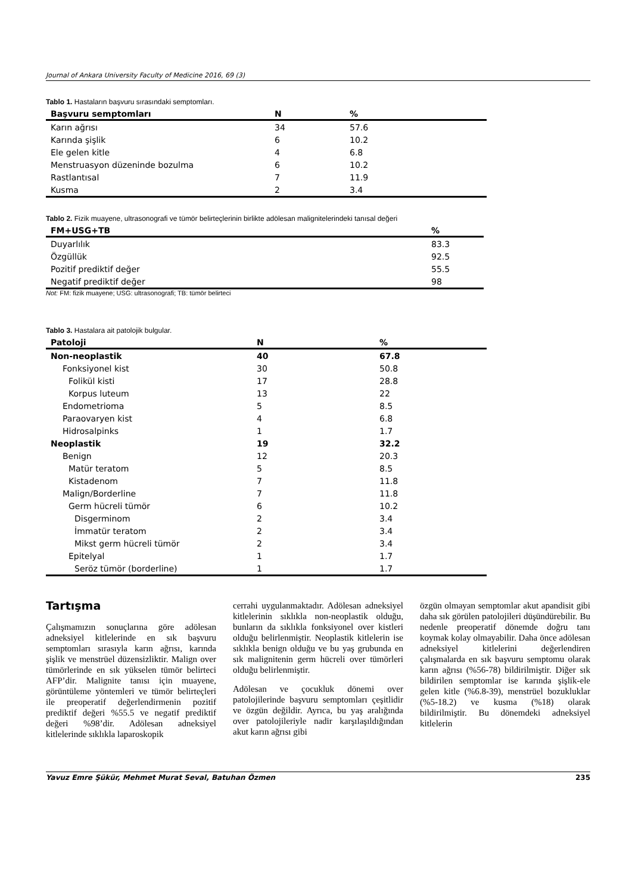Journal of Ankara University Faculty of Medicine 2016, 69 (3)
Tablo 1. Hastaların başvuru sırasındaki semptomları.
| Başvuru semptomları | N | % |
| --- | --- | --- |
| Karın ağrısı | 34 | 57.6 |
| Karında şişlik | 6 | 10.2 |
| Ele gelen kitle | 4 | 6.8 |
| Menstruasyon düzeninde bozulma | 6 | 10.2 |
| Rastlantısal | 7 | 11.9 |
| Kusma | 2 | 3.4 |
Tablo 2. Fizik muayene, ultrasonografi ve tümör belirteçlerinin birlikte adölesan malignitelerindeki tanısal değeri
| FM+USG+TB | % |
| --- | --- |
| Duyarlılık | 83.3 |
| Özgüllük | 92.5 |
| Pozitif prediktif değer | 55.5 |
| Negatif prediktif değer | 98 |
Not: FM: fizik muayene; USG: ultrasonografi; TB: tümör belirteci
Tablo 3. Hastalara ait patolojik bulgular.
| Patoloji | N | % |
| --- | --- | --- |
| Non-neoplastik | 40 | 67.8 |
| Fonksiyonel kist | 30 | 50.8 |
| Folikül kisti | 17 | 28.8 |
| Korpus luteum | 13 | 22 |
| Endometrioma | 5 | 8.5 |
| Paraovaryen kist | 4 | 6.8 |
| Hidrosalpinks | 1 | 1.7 |
| Neoplastik | 19 | 32.2 |
| Benign | 12 | 20.3 |
| Matür teratom | 5 | 8.5 |
| Kistadenom | 7 | 11.8 |
| Malign/Borderline | 7 | 11.8 |
| Germ hücreli tümör | 6 | 10.2 |
| Disgerminom | 2 | 3.4 |
| İmmatür teratom | 2 | 3.4 |
| Mikst germ hücreli tümör | 2 | 3.4 |
| Epitelyal | 1 | 1.7 |
| Seröz tümör (borderline) | 1 | 1.7 |
Tartışma
Çalışmamızın sonuçlarına göre adölesan adneksiyel kitlelerinde en sık başvuru semptomları sırasıyla karın ağrısı, karında şişlik ve menstrüel düzensizliktir. Malign over tümörlerinde en sık yükselen tümör belirteci AFP’dir. Malignite tanısı için muayene, görüntüleme yöntemleri ve tümör belirteçleri ile preoperatif değerlendirmenin pozitif prediktif değeri %55.5 ve negatif prediktif değeri %98’dir. Adölesan adneksiyel kitlelerinde sıklıkla laparoskopik
cerrahi uygulanmaktadır. Adölesan adneksiyel kitlelerinin sıklıkla non-neoplastik olduğu, bunların da sıklıkla fonksiyonel over kistleri olduğu belirlenmiştir. Neoplastik kitlelerin ise sıklıkla benign olduğu ve bu yaş grubunda en sık malignitenin germ hücreli over tümörleri olduğu belirlenmiştir.
Adölesan ve çocukluk dönemi over patolojilerinde başvuru semptomları çeşitlidir ve özgün değildir. Ayrıca, bu yaş aralığında over patolojileriyle nadir karşılaşıldığından akut karın ağrısı gibi
özgün olmayan semptomlar akut apandisit gibi daha sık görülen patolojileri düşündürebilir. Bu nedenle preoperatif dönemde doğru tanı koymak kolay olmayabilir. Daha önce adölesan adneksiyel kitlelerini değerlendiren çalışmalarda en sık başvuru semptomu olarak karın ağrısı (%56-78) bildirilmiştir. Diğer sık bildirilen semptomlar ise karında şişlik-ele gelen kitle (%6.8-39), menstrüel bozukluklar (%5-18.2) ve kusma (%18) olarak bildirilmiştir. Bu dönemdeki adneksiyel kitlelerin
Yavuz Emre Şükür, Mehmet Murat Seval, Batuhan Özmen 235